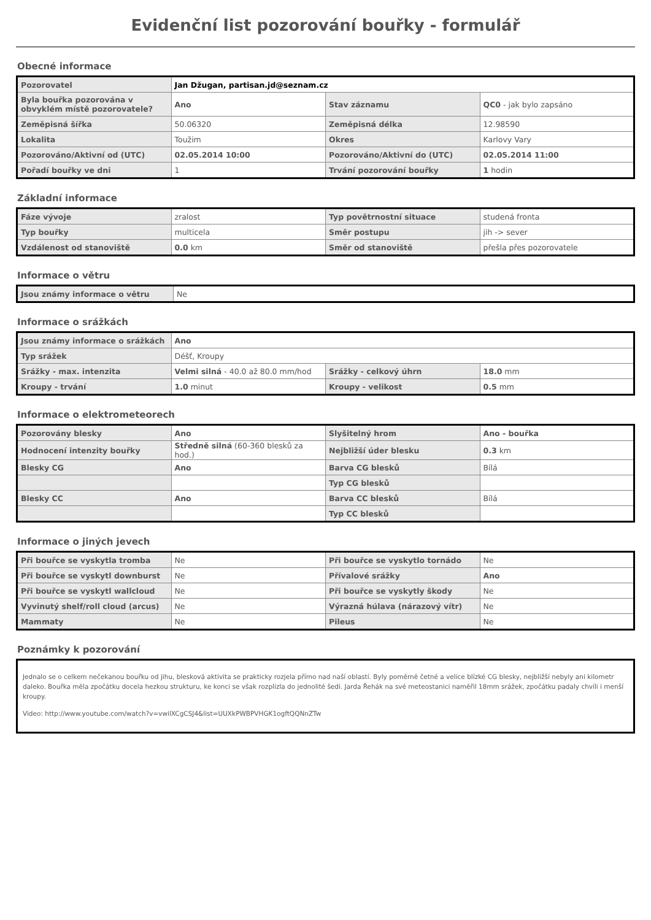Evidenční list pozorování bouřky - formulář
Obecné informace
| Pozorovatel | Jan Džugan, partisan.jd@seznam.cz | | |
| Byla bouřka pozorována v obvyklém místě pozorovatele? | Ano | Stav záznamu | QC0 - jak bylo zapsáno |
| Zeměpisná šířka | 50.06320 | Zeměpisná délka | 12.98590 |
| Lokalita | Toužim | Okres | Karlovy Vary |
| Pozorováno/Aktivní od (UTC) | 02.05.2014 10:00 | Pozorováno/Aktivní do (UTC) | 02.05.2014 11:00 |
| Pořadí bouřky ve dni | 1 | Trvání pozorování bouřky | 1 hodin |
Základní informace
| Fáze vývoje | zralost | Typ povětrnostní situace | studená fronta |
| Typ bouřky | multicela | Směr postupu | jih -> sever |
| Vzdálenost od stanoviště | 0.0 km | Směr od stanoviště | přešla přes pozorovatele |
Informace o větru
| Jsou známy informace o větru | Ne |
Informace o srážkách
| Jsou známy informace o srážkách | Ano | | |
| Typ srážek | Déšť, Kroupy | | |
| Srážky - max. intenzita | Velmi silná - 40.0 až 80.0 mm/hod | Srážky - celkový úhrn | 18.0 mm |
| Kroupy - trvání | 1.0 minut | Kroupy - velikost | 0.5 mm |
Informace o elektrometeorech
| Pozorovány blesky | Ano | Slyšitelný hrom | Ano - bouřka |
| Hodnocení intenzity bouřky | Středně silná (60-360 blesků za hod.) | Nejbližší úder blesku | 0.3 km |
| Blesky CG | Ano | Barva CG blesků | Bílá |
| | | Typ CG blesků | |
| Blesky CC | Ano | Barva CC blesků | Bílá |
| | | Typ CC blesků | |
Informace o jiných jevech
| Při bouřce se vyskytla tromba | Ne | Při bouřce se vyskytlo tornádo | Ne |
| Při bouřce se vyskytl downburst | Ne | Přívalové srážky | Ano |
| Při bouřce se vyskytl wallcloud | Ne | Při bouřce se vyskytly škody | Ne |
| Vyvinutý shelf/roll cloud (arcus) | Ne | Výrazná húlava (nárazový vítr) | Ne |
| Mammaty | Ne | Pileus | Ne |
Poznámky k pozorování
Jednalo se o celkem nečekanou bouřku od jihu, blesková aktivita se prakticky rozjela přímo nad naší oblastí. Byly poměrně četné a velice blízké CG blesky, nejbližší nebyly ani kilometr daleko. Bouřka měla zpočátku docela hezkou strukturu, ke konci se však rozplizla do jednolité šedi. Jarda Řehák na své meteostanici naměřil 18mm srážek, zpočátku padaly chvíli i menší kroupy.
Video: http://www.youtube.com/watch?v=vwilXCgCSJ4&list=UUXkPWBPVHGK1ogftQQNnZTw